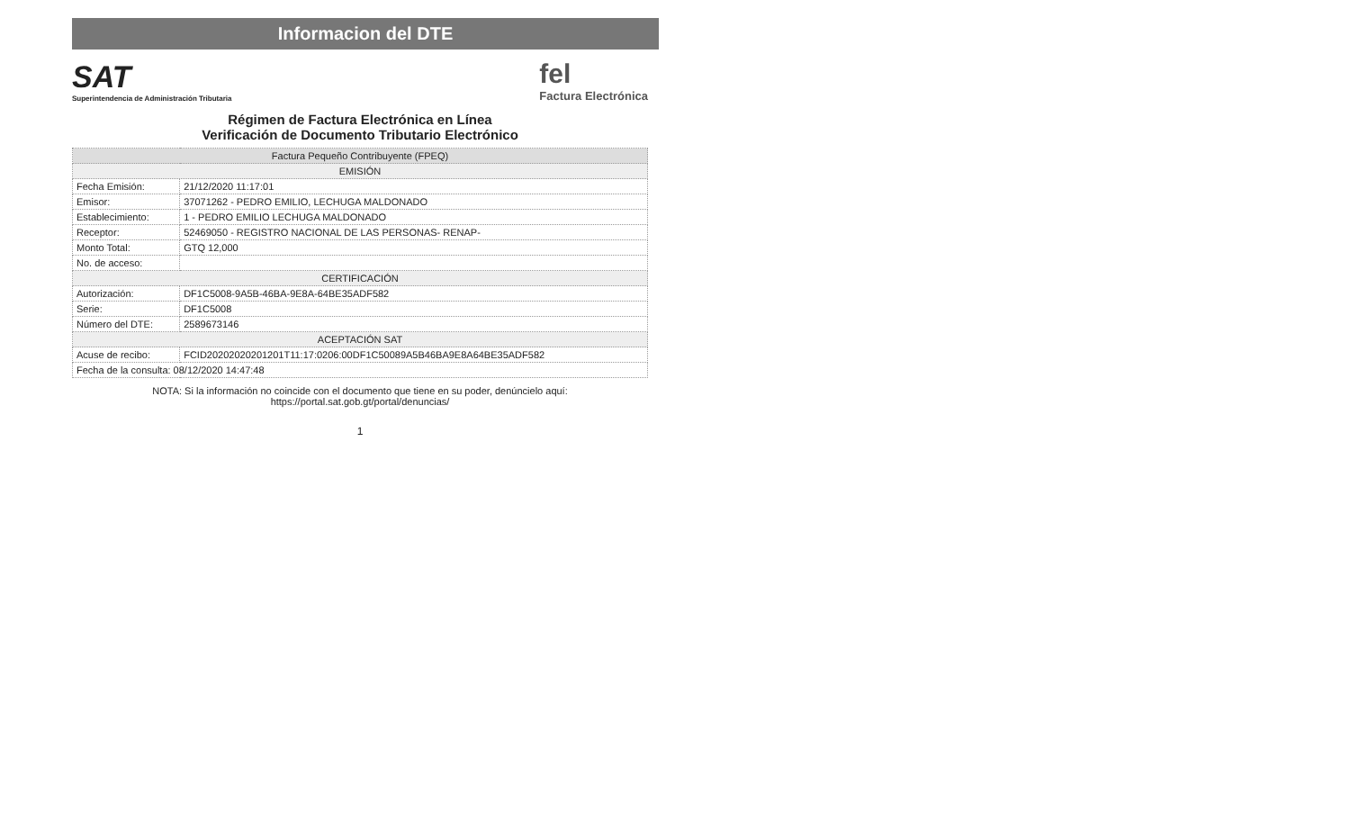Informacion del DTE
SAT
Superintendencia de Administración Tributaria
fel
Factura Electrónica
Régimen de Factura Electrónica en Línea
Verificación de Documento Tributario Electrónico
| Factura Pequeño Contribuyente (FPEQ) | |
| --- | --- |
| EMISIÓN | |
| Fecha Emisión: | 21/12/2020 11:17:01 |
| Emisor: | 37071262 - PEDRO EMILIO, LECHUGA MALDONADO |
| Establecimiento: | 1 - PEDRO EMILIO LECHUGA MALDONADO |
| Receptor: | 52469050 - REGISTRO NACIONAL DE LAS PERSONAS- RENAP- |
| Monto Total: | GTQ 12,000 |
| No. de acceso: | |
| CERTIFICACIÓN | |
| Autorización: | DF1C5008-9A5B-46BA-9E8A-64BE35ADF582 |
| Serie: | DF1C5008 |
| Número del DTE: | 2589673146 |
| ACEPTACIÓN SAT | |
| Acuse de recibo: | FCID20202020201201T11:17:0206:00DF1C50089A5B46BA9E8A64BE35ADF582 |
| Fecha de la consulta: 08/12/2020 14:47:48 | |
NOTA: Si la información no coincide con el documento que tiene en su poder, denúncielo aquí:
https://portal.sat.gob.gt/portal/denuncias/
1